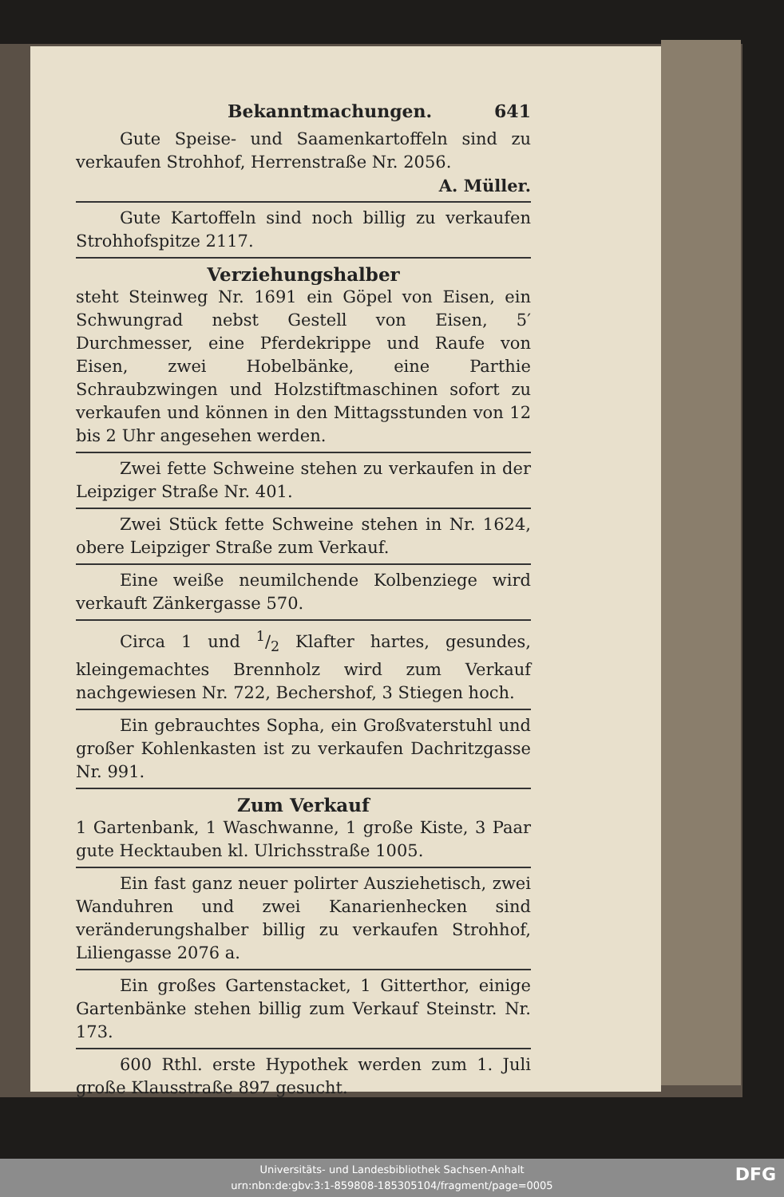Bekanntmachungen. 641
Gute Speise- und Saamenkartoffeln sind zu verkaufen Strohhof, Herrenstraße Nr. 2056.
A. Müller.
Gute Kartoffeln sind noch billig zu verkaufen Strohhofspitze 2117.
Verziehungshalber
steht Steinweg Nr. 1691 ein Göpel von Eisen, ein Schwungrad nebst Gestell von Eisen, 5′ Durchmesser, eine Pferdekrippe und Raufe von Eisen, zwei Hobelbänke, eine Parthie Schraubzwingen und Holzstiftmaschinen sofort zu verkaufen und können in den Mittagsstunden von 12 bis 2 Uhr angesehen werden.
Zwei fette Schweine stehen zu verkaufen in der Leipziger Straße Nr. 401.
Zwei Stück fette Schweine stehen in Nr. 1624, obere Leipziger Straße zum Verkauf.
Eine weiße neumilchende Kolbenziege wird verkauft Zänkergasse 570.
Circa 1 und 1/2 Klafter hartes, gesundes, kleingemachtes Brennholz wird zum Verkauf nachgewiesen Nr. 722, Bechershof, 3 Stiegen hoch.
Ein gebrauchtes Sopha, ein Großvaterstuhl und großer Kohlenkasten ist zu verkaufen Dachritzgasse Nr. 991.
Zum Verkauf
1 Gartenbank, 1 Waschwanne, 1 große Kiste, 3 Paar gute Hecktauben kl. Ulrichsstraße 1005.
Ein fast ganz neuer polirter Ausziehetisch, zwei Wanduhren und zwei Kanarienhecken sind veränderungshalber billig zu verkaufen Strohhof, Liliengasse 2076 a.
Ein großes Gartenstacket, 1 Gitterthor, einige Gartenbänke stehen billig zum Verkauf Steinstr. Nr. 173.
600 Rthl. erste Hypothek werden zum 1. Juli große Klausstraße 897 gesucht.
Universitäts- und Landesbibliothek Sachsen-Anhalt
urn:nbn:de:gbv:3:1-859808-185305104/fragment/page=0005
DFG